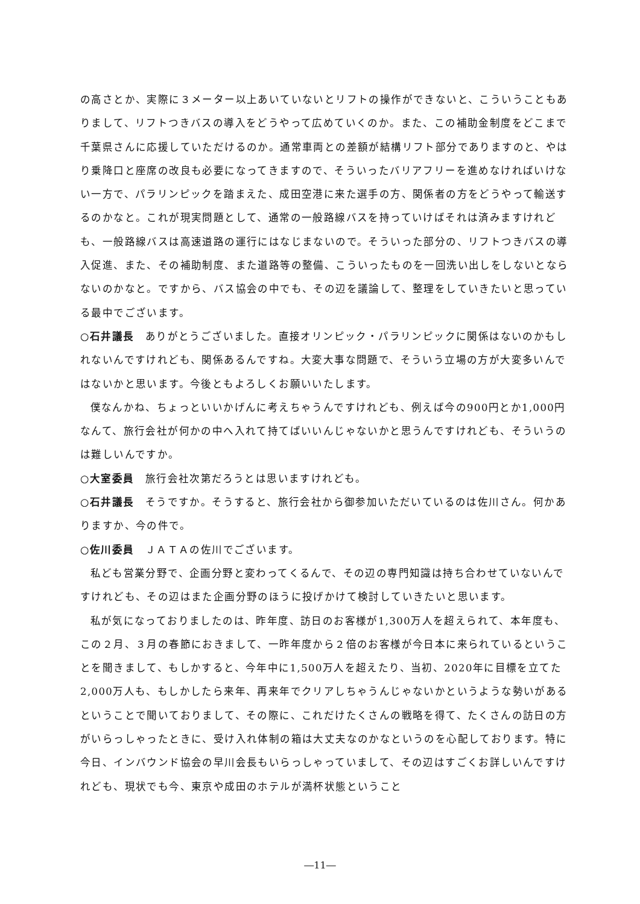の高さとか、実際に３メーター以上あいていないとリフトの操作ができないと、こういうこともありまして、リフトつきバスの導入をどうやって広めていくのか。また、この補助金制度をどこまで千葉県さんに応援していただけるのか。通常車両との差額が結構リフト部分でありますのと、やはり乗降口と座席の改良も必要になってきますので、そういったバリアフリーを進めなければいけない一方で、パラリンピックを踏まえた、成田空港に来た選手の方、関係者の方をどうやって輸送するのかなと。これが現実問題として、通常の一般路線バスを持っていけばそれは済みますけれども、一般路線バスは高速道路の運行にはなじまないので。そういった部分の、リフトつきバスの導入促進、また、その補助制度、また道路等の整備、こういったものを一回洗い出しをしないとならないのかなと。ですから、バス協会の中でも、その辺を議論して、整理をしていきたいと思っている最中でございます。
○石井議長　ありがとうございました。直接オリンピック・パラリンピックに関係はないのかもしれないんですけれども、関係あるんですね。大変大事な問題で、そういう立場の方が大変多いんではないかと思います。今後ともよろしくお願いいたします。
僕なんかね、ちょっといいかげんに考えちゃうんですけれども、例えば今の900円とか1,000円なんて、旅行会社が何かの中へ入れて持てばいいんじゃないかと思うんですけれども、そういうのは難しいんですか。
○大室委員　旅行会社次第だろうとは思いますけれども。
○石井議長　そうですか。そうすると、旅行会社から御参加いただいているのは佐川さん。何かありますか、今の件で。
○佐川委員　ＪＡＴＡの佐川でございます。
私ども営業分野で、企画分野と変わってくるんで、その辺の専門知識は持ち合わせていないんですけれども、その辺はまた企画分野のほうに投げかけて検討していきたいと思います。
私が気になっておりましたのは、昨年度、訪日のお客様が1,300万人を超えられて、本年度も、この２月、３月の春節におきまして、一昨年度から２倍のお客様が今日本に来られているということを聞きまして、もしかすると、今年中に1,500万人を超えたり、当初、2020年に目標を立てた2,000万人も、もしかしたら来年、再来年でクリアしちゃうんじゃないかというような勢いがあるということで聞いておりまして、その際に、これだけたくさんの戦略を得て、たくさんの訪日の方がいらっしゃったときに、受け入れ体制の箱は大丈夫なのかなというのを心配しております。特に今日、インバウンド協会の早川会長もいらっしゃっていまして、その辺はすごくお詳しいんですけれども、現状でも今、東京や成田のホテルが満杯状態ということ
―11―